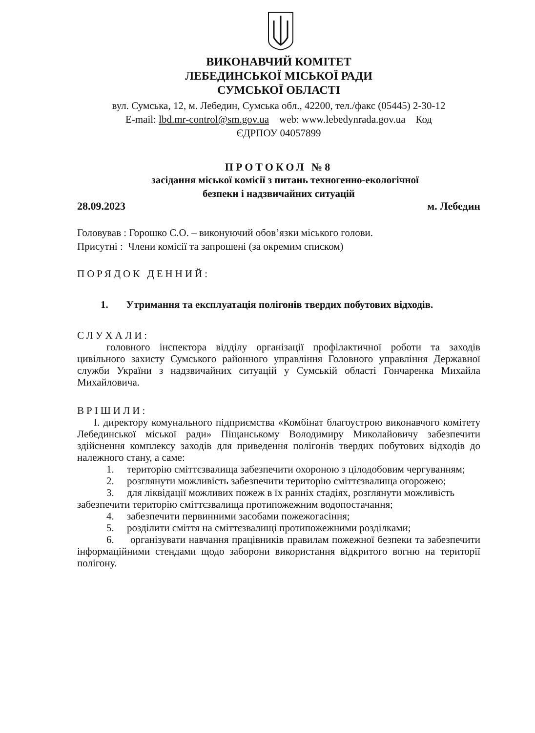ВИКОНАВЧИЙ КОМІТЕТ
ЛЕБЕДИНСЬКОЇ МІСЬКОЇ РАДИ
СУМСЬКОЇ ОБЛАСТІ
вул. Сумська, 12, м. Лебедин, Сумська обл., 42200, тел./факс (05445) 2-30-12
E-mail: lbd.mr-control@sm.gov.ua web: www.lebedynrada.gov.ua Код
ЄДРПОУ 04057899
ПРОТОКОЛ №8
засідання міської комісії з питань техногенно-екологічної
безпеки і надзвичайних ситуацій
28.09.2023 м. Лебедин
Головував : Горошко С.О. – виконуючий обов’язки міського голови.
Присутні : Члени комісії та запрошені (за окремим списком)
ПОРЯДОК ДЕННИЙ:
1. Утримання та експлуатація полігонів твердих побутових відходів.
СЛУХАЛИ:
головного інспектора відділу організації профілактичної роботи та заходів цивільного захисту Сумського районного управління Головного управління Державної служби України з надзвичайних ситуацій у Сумській області Гончаренка Михайла Михайловича.
ВРІШИЛИ:
I. директору комунального підприємства «Комбінат благоустрою виконавчого комітету Лебединської міської ради» Піщанському Володимиру Миколайовичу забезпечити здійснення комплексу заходів для приведення полігонів твердих побутових відходів до належного стану, а саме:
1. територію сміттєзвалища забезпечити охороною з цілодобовим чергуванням;
2. розглянути можливість забезпечити територію сміттєзвалища огорожею;
3. для ліквідації можливих пожеж в їх ранніх стадіях, розглянути можливість забезпечити територію сміттєзвалища протипожежним водопостачання;
4. забезпечити первинними засобами пожежогасіння;
5. розділити сміття на сміттєзвалищі протипожежними розділками;
6. організувати навчання працівників правилам пожежної безпеки та забезпечити інформаційними стендами щодо заборони використання відкритого вогню на території полігону.